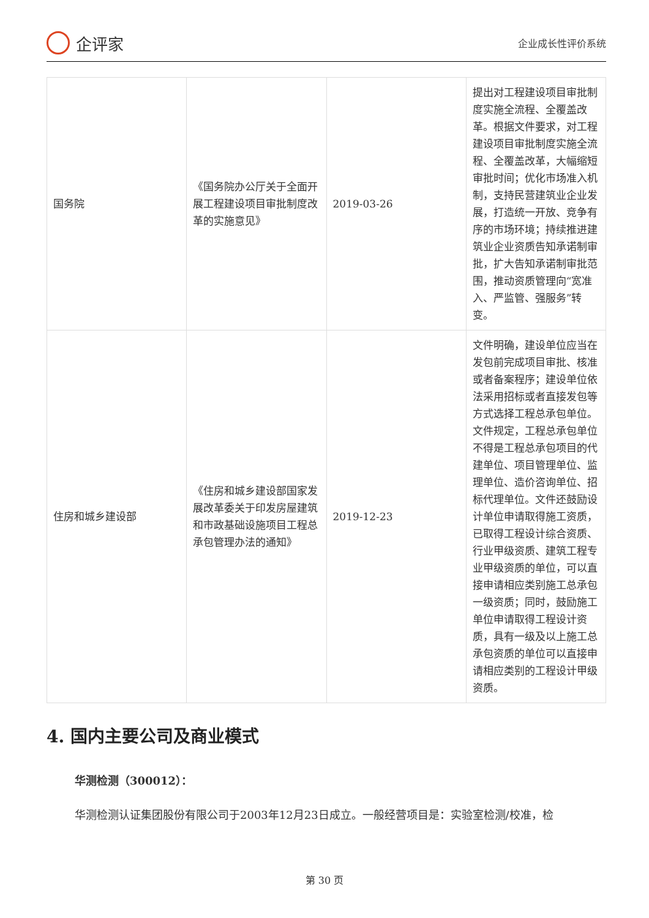企评家
企业成长性评价系统
| 国务院 | 《国务院办公厅关于全面开展工程建设项目审批制度改革的实施意见》 | 2019-03-26 | 提出对工程建设项目审批制度实施全流程、全覆盖改革。根据文件要求，对工程建设项目审批制度实施全流程、全覆盖改革，大幅缩短审批时间；优化市场准入机制，支持民营建筑业企业发展，打造统一开放、竞争有序的市场环境；持续推进建筑业企业资质告知承诺制审批，扩大告知承诺制审批范围，推动资质管理向“宽准入、严监管、强服务”转变。 |
| 住房和城乡建设部 | 《住房和城乡建设部国家发展改革委关于印发房屋建筑和市政基础设施项目工程总承包管理办法的通知》 | 2019-12-23 | 文件明确，建设单位应当在发包前完成项目审批、核准或者备案程序；建设单位依法采用招标或者直接发包等方式选择工程总承包单位。文件规定，工程总承包单位不得是工程总承包项目的代建单位、项目管理单位、监理单位、造价咨询单位、招标代理单位。文件还鼓励设计单位申请取得施工资质，已取得工程设计综合资质、行业甲级资质、建筑工程专业甲级资质的单位，可以直接申请相应类别施工总承包一级资质；同时，鼓励施工单位申请取得工程设计资质，具有一级及以上施工总承包资质的单位可以直接申请相应类别的工程设计甲级资质。 |
4. 国内主要公司及商业模式
华测检测（300012）：
华测检测认证集团股份有限公司于2003年12月23日成立。一般经营项目是：实验室检测/校准，检
第 30 页